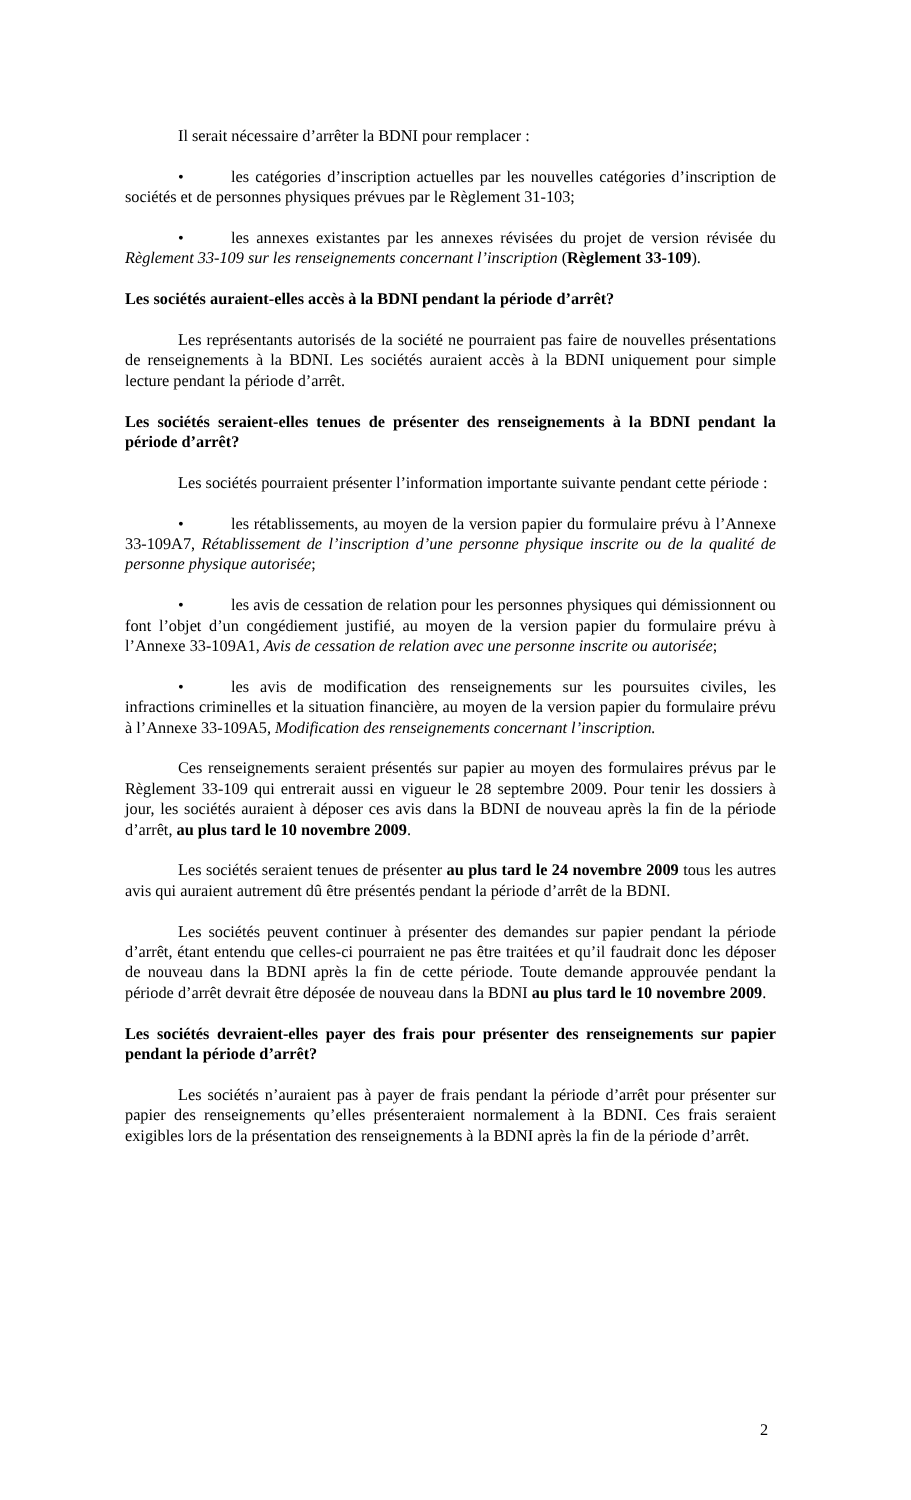Il serait nécessaire d’arrêter la BDNI pour remplacer :
• les catégories d’inscription actuelles par les nouvelles catégories d’inscription de sociétés et de personnes physiques prévues par le Règlement 31-103;
• les annexes existantes par les annexes révisées du projet de version révisée du Règlement 33-109 sur les renseignements concernant l’inscription (Règlement 33-109).
Les sociétés auraient-elles accès à la BDNI pendant la période d’arrêt?
Les représentants autorisés de la société ne pourraient pas faire de nouvelles présentations de renseignements à la BDNI. Les sociétés auraient accès à la BDNI uniquement pour simple lecture pendant la période d’arrêt.
Les sociétés seraient-elles tenues de présenter des renseignements à la BDNI pendant la période d’arrêt?
Les sociétés pourraient présenter l’information importante suivante pendant cette période :
• les rétablissements, au moyen de la version papier du formulaire prévu à l’Annexe 33-109A7, Rétablissement de l’inscription d’une personne physique inscrite ou de la qualité de personne physique autorisée;
• les avis de cessation de relation pour les personnes physiques qui démissionnent ou font l’objet d’un congédiement justifié, au moyen de la version papier du formulaire prévu à l’Annexe 33-109A1, Avis de cessation de relation avec une personne inscrite ou autorisée;
• les avis de modification des renseignements sur les poursuites civiles, les infractions criminelles et la situation financière, au moyen de la version papier du formulaire prévu à l’Annexe 33-109A5, Modification des renseignements concernant l’inscription.
Ces renseignements seraient présentés sur papier au moyen des formulaires prévus par le Règlement 33-109 qui entrerait aussi en vigueur le 28 septembre 2009. Pour tenir les dossiers à jour, les sociétés auraient à déposer ces avis dans la BDNI de nouveau après la fin de la période d’arrêt, au plus tard le 10 novembre 2009.
Les sociétés seraient tenues de présenter au plus tard le 24 novembre 2009 tous les autres avis qui auraient autrement dû être présentés pendant la période d’arrêt de la BDNI.
Les sociétés peuvent continuer à présenter des demandes sur papier pendant la période d’arrêt, étant entendu que celles-ci pourraient ne pas être traitées et qu’il faudrait donc les déposer de nouveau dans la BDNI après la fin de cette période. Toute demande approuvée pendant la période d’arrêt devrait être déposée de nouveau dans la BDNI au plus tard le 10 novembre 2009.
Les sociétés devraient-elles payer des frais pour présenter des renseignements sur papier pendant la période d’arrêt?
Les sociétés n’auraient pas à payer de frais pendant la période d’arrêt pour présenter sur papier des renseignements qu’elles présenteraient normalement à la BDNI. Ces frais seraient exigibles lors de la présentation des renseignements à la BDNI après la fin de la période d’arrêt.
2